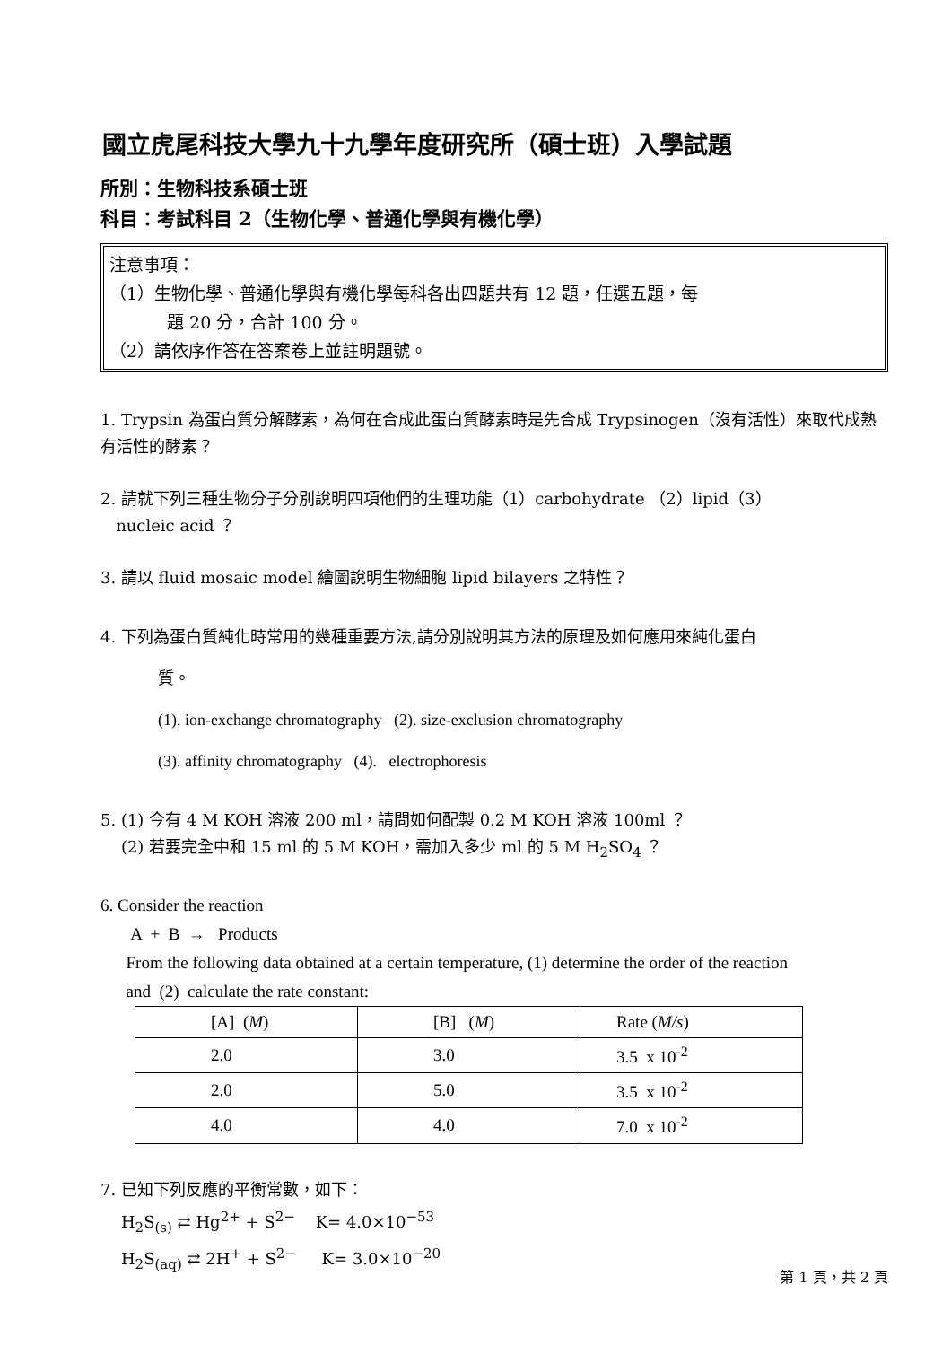國立虎尾科技大學九十九學年度研究所（碩士班）入學試題
所別：生物科技系碩士班
科目：考試科目 2（生物化學、普通化學與有機化學）
注意事項：
（1）生物化學、普通化學與有機化學每科各出四題共有 12 題，任選五題，每
題 20 分，合計 100 分。
（2）請依序作答在答案卷上並註明題號。
1. Trypsin 為蛋白質分解酵素，為何在合成此蛋白質酵素時是先合成 Trypsinogen（沒有活性）來取代成熟有活性的酵素？
2. 請就下列三種生物分子分別說明四項他們的生理功能（1）carbohydrate （2）lipid（3）
nucleic acid ？
3. 請以 fluid mosaic model 繪圖說明生物細胞 lipid bilayers 之特性？
4. 下列為蛋白質純化時常用的幾種重要方法,請分別說明其方法的原理及如何應用來純化蛋白
質。
(1). ion-exchange chromatography (2). size-exclusion chromatography
(3). affinity chromatography (4). electrophoresis
5. (1) 今有 4 M KOH 溶液 200 ml，請問如何配製 0.2 M KOH 溶液 100ml ？
(2) 若要完全中和 15 ml 的 5 M KOH，需加入多少 ml 的 5 M H<sub>2</sub>SO<sub>4</sub> ？
6. Consider the reaction
A + B → Products
From the following data obtained at a certain temperature, (1) determine the order of the reaction
and (2) calculate the rate constant:
| [A] ( M ) | [B] ( M ) | Rate ( M/s ) |
| 2.0 | 3.0 | 3.5 x 10<sup>-2</sup> |
| 2.0 | 5.0 | 3.5 x 10<sup>-2</sup> |
| 4.0 | 4.0 | 7.0 x 10<sup>-2</sup> |
7. 已知下列反應的平衡常數，如下：
H<sub>2</sub>S<sub>(s)</sub> ⇄ Hg<sup>2+</sup> + S<sup>2−</sup> K= 4.0×10<sup>−53</sup>
H<sub>2</sub>S<sub>(aq)</sub> ⇄ 2H<sup>+</sup> + S<sup>2−</sup> K= 3.0×10<sup>−20</sup>
第 1 頁，共 2 頁